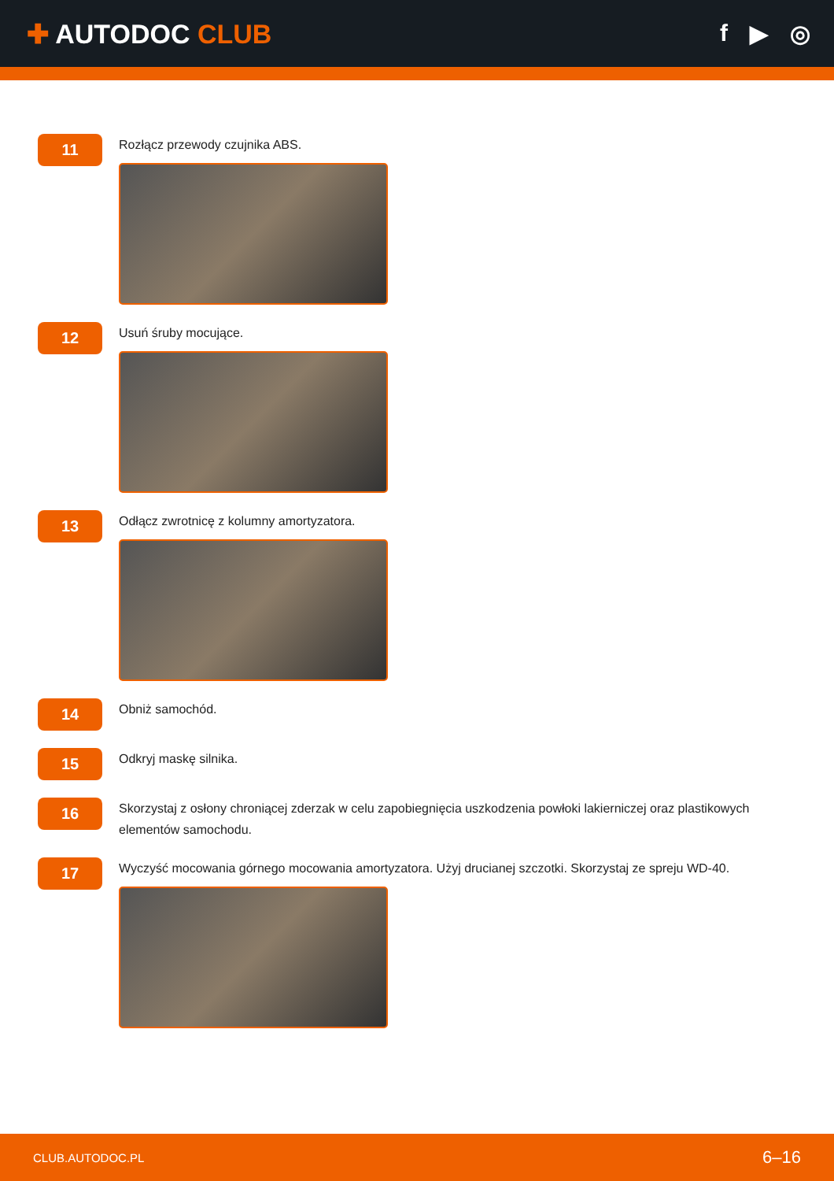✚ AUTODOC CLUB f ▶ ◎
11
Rozłącz przewody czujnika ABS.
12
Usuń śruby mocujące.
13
Odłącz zwrotnicę z kolumny amortyzatora.
14
Obniż samochód.
15
Odkryj maskę silnika.
16
Skorzystaj z osłony chroniącej zderzak w celu zapobiegnięcia uszkodzenia powłoki lakierniczej oraz plastikowych elementów samochodu.
17
Wyczyść mocowania górnego mocowania amortyzatora. Użyj drucianej szczotki. Skorzystaj ze spreju WD-40.
CLUB.AUTODOC.PL 6–16